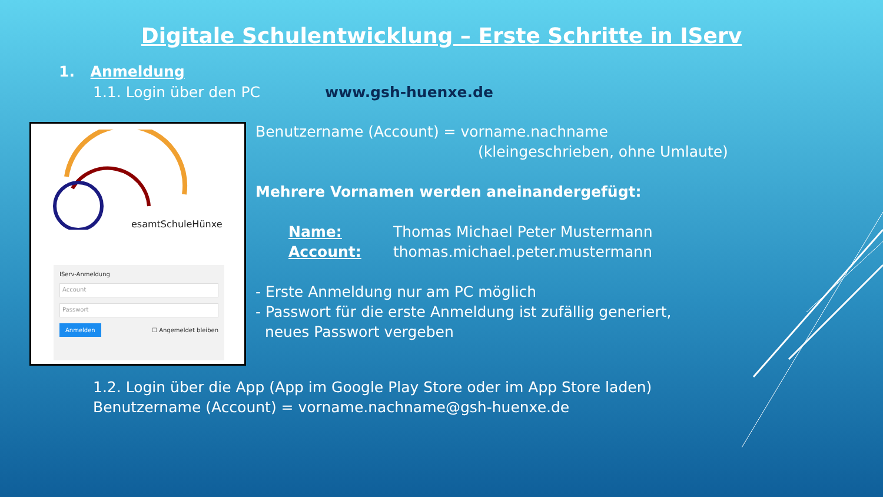Digitale Schulentwicklung – Erste Schritte in IServ
1. Anmeldung
1.1. Login über den PC www.gsh-huenxe.de
esamtSchuleHünxe
IServ-Anmeldung
Account
Passwort
Anmelden ☐ Angemeldet bleiben
Benutzername (Account) = vorname.nachname
(kleingeschrieben, ohne Umlaute)
Mehrere Vornamen werden aneinandergefügt:
Name: Thomas Michael Peter Mustermann
Account: thomas.michael.peter.mustermann
- Erste Anmeldung nur am PC möglich
- Passwort für die erste Anmeldung ist zufällig generiert,
neues Passwort vergeben
1.2. Login über die App (App im Google Play Store oder im App Store laden)
Benutzername (Account) = vorname.nachname@gsh-huenxe.de